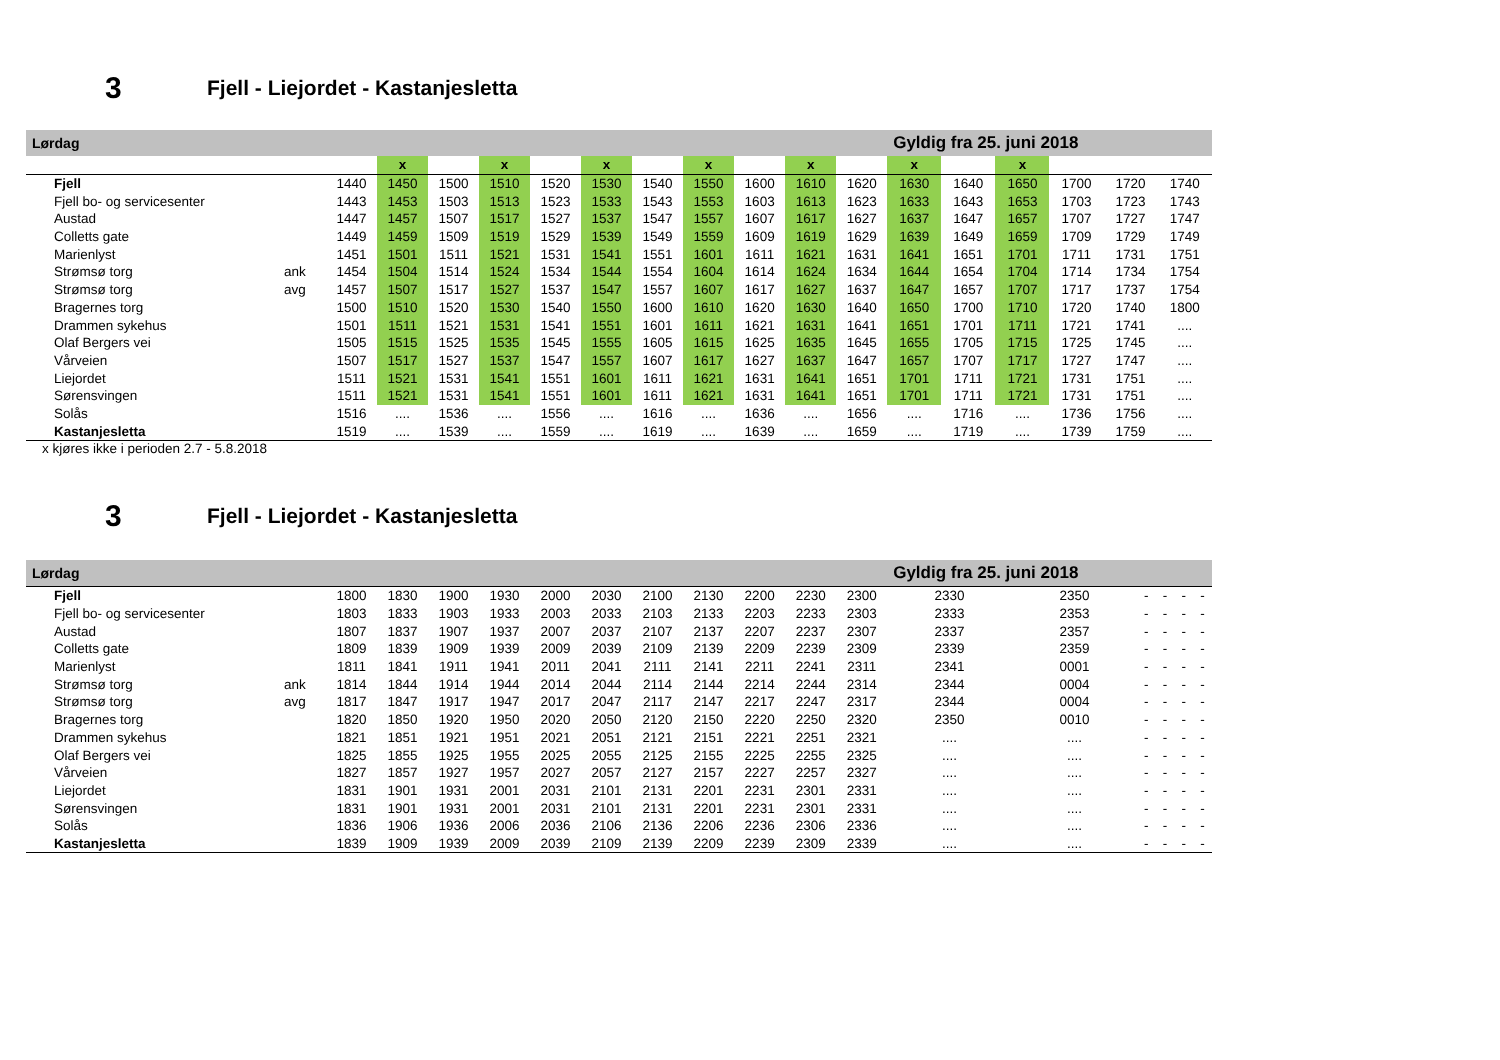3 Fjell - Liejordet - Kastanjesletta
| Lørdag | | | | | | | | | | | | | Gyldig fra 25. juni 2018 | | | | | |
| | | | x | | x | | x | | x | | x | | x | | x | | | |
| Fjell | | 1440 | 1450 | 1500 | 1510 | 1520 | 1530 | 1540 | 1550 | 1600 | 1610 | 1620 | 1630 | 1640 | 1650 | 1700 | 1720 | 1740 |
| Fjell bo- og servicesenter | | 1443 | 1453 | 1503 | 1513 | 1523 | 1533 | 1543 | 1553 | 1603 | 1613 | 1623 | 1633 | 1643 | 1653 | 1703 | 1723 | 1743 |
| Austad | | 1447 | 1457 | 1507 | 1517 | 1527 | 1537 | 1547 | 1557 | 1607 | 1617 | 1627 | 1637 | 1647 | 1657 | 1707 | 1727 | 1747 |
| Colletts gate | | 1449 | 1459 | 1509 | 1519 | 1529 | 1539 | 1549 | 1559 | 1609 | 1619 | 1629 | 1639 | 1649 | 1659 | 1709 | 1729 | 1749 |
| Marienlyst | | 1451 | 1501 | 1511 | 1521 | 1531 | 1541 | 1551 | 1601 | 1611 | 1621 | 1631 | 1641 | 1651 | 1701 | 1711 | 1731 | 1751 |
| Strømsø torg | ank | 1454 | 1504 | 1514 | 1524 | 1534 | 1544 | 1554 | 1604 | 1614 | 1624 | 1634 | 1644 | 1654 | 1704 | 1714 | 1734 | 1754 |
| Strømsø torg | avg | 1457 | 1507 | 1517 | 1527 | 1537 | 1547 | 1557 | 1607 | 1617 | 1627 | 1637 | 1647 | 1657 | 1707 | 1717 | 1737 | 1754 |
| Bragernes torg | | 1500 | 1510 | 1520 | 1530 | 1540 | 1550 | 1600 | 1610 | 1620 | 1630 | 1640 | 1650 | 1700 | 1710 | 1720 | 1740 | 1800 |
| Drammen sykehus | | 1501 | 1511 | 1521 | 1531 | 1541 | 1551 | 1601 | 1611 | 1621 | 1631 | 1641 | 1651 | 1701 | 1711 | 1721 | 1741 | .... |
| Olaf Bergers vei | | 1505 | 1515 | 1525 | 1535 | 1545 | 1555 | 1605 | 1615 | 1625 | 1635 | 1645 | 1655 | 1705 | 1715 | 1725 | 1745 | .... |
| Vårveien | | 1507 | 1517 | 1527 | 1537 | 1547 | 1557 | 1607 | 1617 | 1627 | 1637 | 1647 | 1657 | 1707 | 1717 | 1727 | 1747 | .... |
| Liejordet | | 1511 | 1521 | 1531 | 1541 | 1551 | 1601 | 1611 | 1621 | 1631 | 1641 | 1651 | 1701 | 1711 | 1721 | 1731 | 1751 | .... |
| Sørensvingen | | 1511 | 1521 | 1531 | 1541 | 1551 | 1601 | 1611 | 1621 | 1631 | 1641 | 1651 | 1701 | 1711 | 1721 | 1731 | 1751 | .... |
| Solås | | 1516 | .... | 1536 | .... | 1556 | .... | 1616 | .... | 1636 | .... | 1656 | .... | 1716 | .... | 1736 | 1756 | .... |
| Kastanjesletta | | 1519 | .... | 1539 | .... | 1559 | .... | 1619 | .... | 1639 | .... | 1659 | .... | 1719 | .... | 1739 | 1759 | .... |
x kjøres ikke i perioden 2.7 - 5.8.2018
3 Fjell - Liejordet - Kastanjesletta
| Lørdag | | | | | | | | | | | | | Gyldig fra 25. juni 2018 | | | | | |
| Fjell | | 1800 | 1830 | 1900 | 1930 | 2000 | 2030 | 2100 | 2130 | 2200 | 2230 | 2300 | 2330 | 2350 | - | - | - | - |
| Fjell bo- og servicesenter | | 1803 | 1833 | 1903 | 1933 | 2003 | 2033 | 2103 | 2133 | 2203 | 2233 | 2303 | 2333 | 2353 | - | - | - | - |
| Austad | | 1807 | 1837 | 1907 | 1937 | 2007 | 2037 | 2107 | 2137 | 2207 | 2237 | 2307 | 2337 | 2357 | - | - | - | - |
| Colletts gate | | 1809 | 1839 | 1909 | 1939 | 2009 | 2039 | 2109 | 2139 | 2209 | 2239 | 2309 | 2339 | 2359 | - | - | - | - |
| Marienlyst | | 1811 | 1841 | 1911 | 1941 | 2011 | 2041 | 2111 | 2141 | 2211 | 2241 | 2311 | 2341 | 0001 | - | - | - | - |
| Strømsø torg | ank | 1814 | 1844 | 1914 | 1944 | 2014 | 2044 | 2114 | 2144 | 2214 | 2244 | 2314 | 2344 | 0004 | - | - | - | - |
| Strømsø torg | avg | 1817 | 1847 | 1917 | 1947 | 2017 | 2047 | 2117 | 2147 | 2217 | 2247 | 2317 | 2344 | 0004 | - | - | - | - |
| Bragernes torg | | 1820 | 1850 | 1920 | 1950 | 2020 | 2050 | 2120 | 2150 | 2220 | 2250 | 2320 | 2350 | 0010 | - | - | - | - |
| Drammen sykehus | | 1821 | 1851 | 1921 | 1951 | 2021 | 2051 | 2121 | 2151 | 2221 | 2251 | 2321 | .... | .... | - | - | - | - |
| Olaf Bergers vei | | 1825 | 1855 | 1925 | 1955 | 2025 | 2055 | 2125 | 2155 | 2225 | 2255 | 2325 | .... | .... | - | - | - | - |
| Vårveien | | 1827 | 1857 | 1927 | 1957 | 2027 | 2057 | 2127 | 2157 | 2227 | 2257 | 2327 | .... | .... | - | - | - | - |
| Liejordet | | 1831 | 1901 | 1931 | 2001 | 2031 | 2101 | 2131 | 2201 | 2231 | 2301 | 2331 | .... | .... | - | - | - | - |
| Sørensvingen | | 1831 | 1901 | 1931 | 2001 | 2031 | 2101 | 2131 | 2201 | 2231 | 2301 | 2331 | .... | .... | - | - | - | - |
| Solås | | 1836 | 1906 | 1936 | 2006 | 2036 | 2106 | 2136 | 2206 | 2236 | 2306 | 2336 | .... | .... | - | - | - | - |
| Kastanjesletta | | 1839 | 1909 | 1939 | 2009 | 2039 | 2109 | 2139 | 2209 | 2239 | 2309 | 2339 | .... | .... | - | - | - | - |